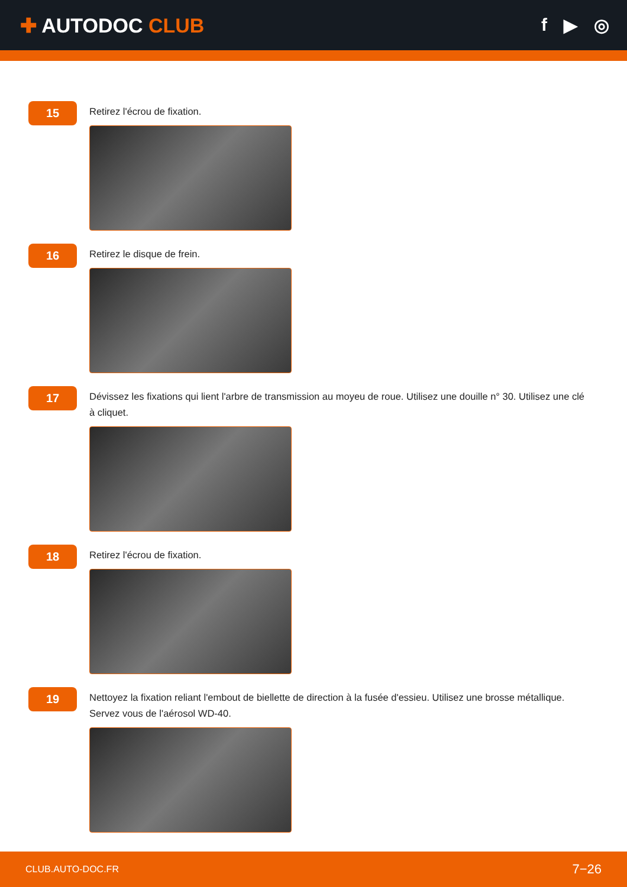✚ AUTODOC CLUB f ▶ ◎
15
Retirez l'écrou de fixation.
16
Retirez le disque de frein.
17
Dévissez les fixations qui lient l'arbre de transmission au moyeu de roue. Utilisez une douille n° 30. Utilisez une clé à cliquet.
18
Retirez l'écrou de fixation.
19
Nettoyez la fixation reliant l'embout de biellette de direction à la fusée d'essieu. Utilisez une brosse métallique. Servez vous de l'aérosol WD-40.
CLUB.AUTO-DOC.FR 7−26